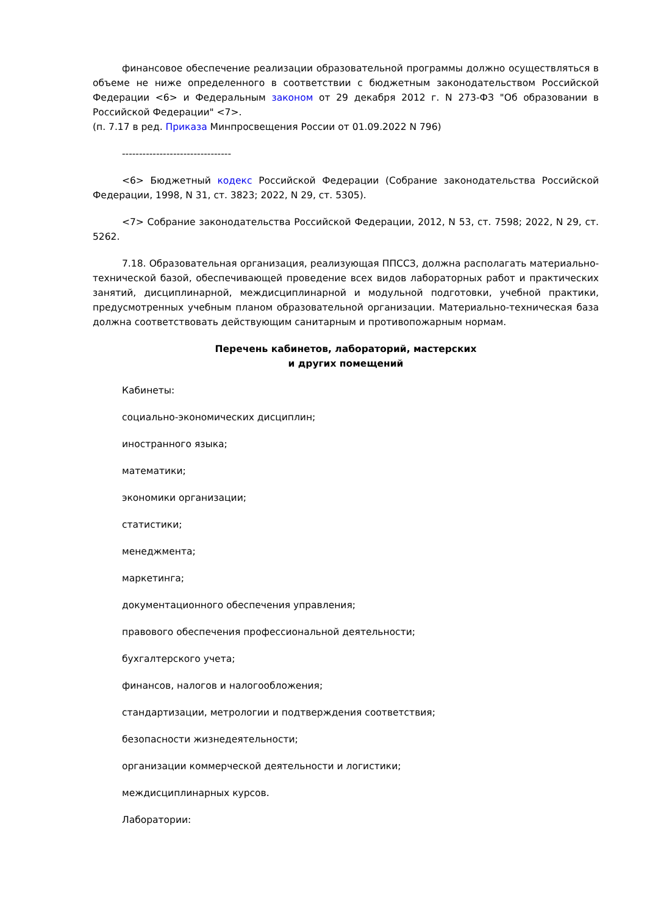финансовое обеспечение реализации образовательной программы должно осуществляться в объеме не ниже определенного в соответствии с бюджетным законодательством Российской Федерации <6> и Федеральным законом от 29 декабря 2012 г. N 273-ФЗ "Об образовании в Российской Федерации" <7>.
(п. 7.17 в ред. Приказа Минпросвещения России от 01.09.2022 N 796)
--------------------------------
<6> Бюджетный кодекс Российской Федерации (Собрание законодательства Российской Федерации, 1998, N 31, ст. 3823; 2022, N 29, ст. 5305).
<7> Собрание законодательства Российской Федерации, 2012, N 53, ст. 7598; 2022, N 29, ст. 5262.
7.18. Образовательная организация, реализующая ППССЗ, должна располагать материально-технической базой, обеспечивающей проведение всех видов лабораторных работ и практических занятий, дисциплинарной, междисциплинарной и модульной подготовки, учебной практики, предусмотренных учебным планом образовательной организации. Материально-техническая база должна соответствовать действующим санитарным и противопожарным нормам.
Перечень кабинетов, лабораторий, мастерских
и других помещений
Кабинеты:
социально-экономических дисциплин;
иностранного языка;
математики;
экономики организации;
статистики;
менеджмента;
маркетинга;
документационного обеспечения управления;
правового обеспечения профессиональной деятельности;
бухгалтерского учета;
финансов, налогов и налогообложения;
стандартизации, метрологии и подтверждения соответствия;
безопасности жизнедеятельности;
организации коммерческой деятельности и логистики;
междисциплинарных курсов.
Лаборатории: